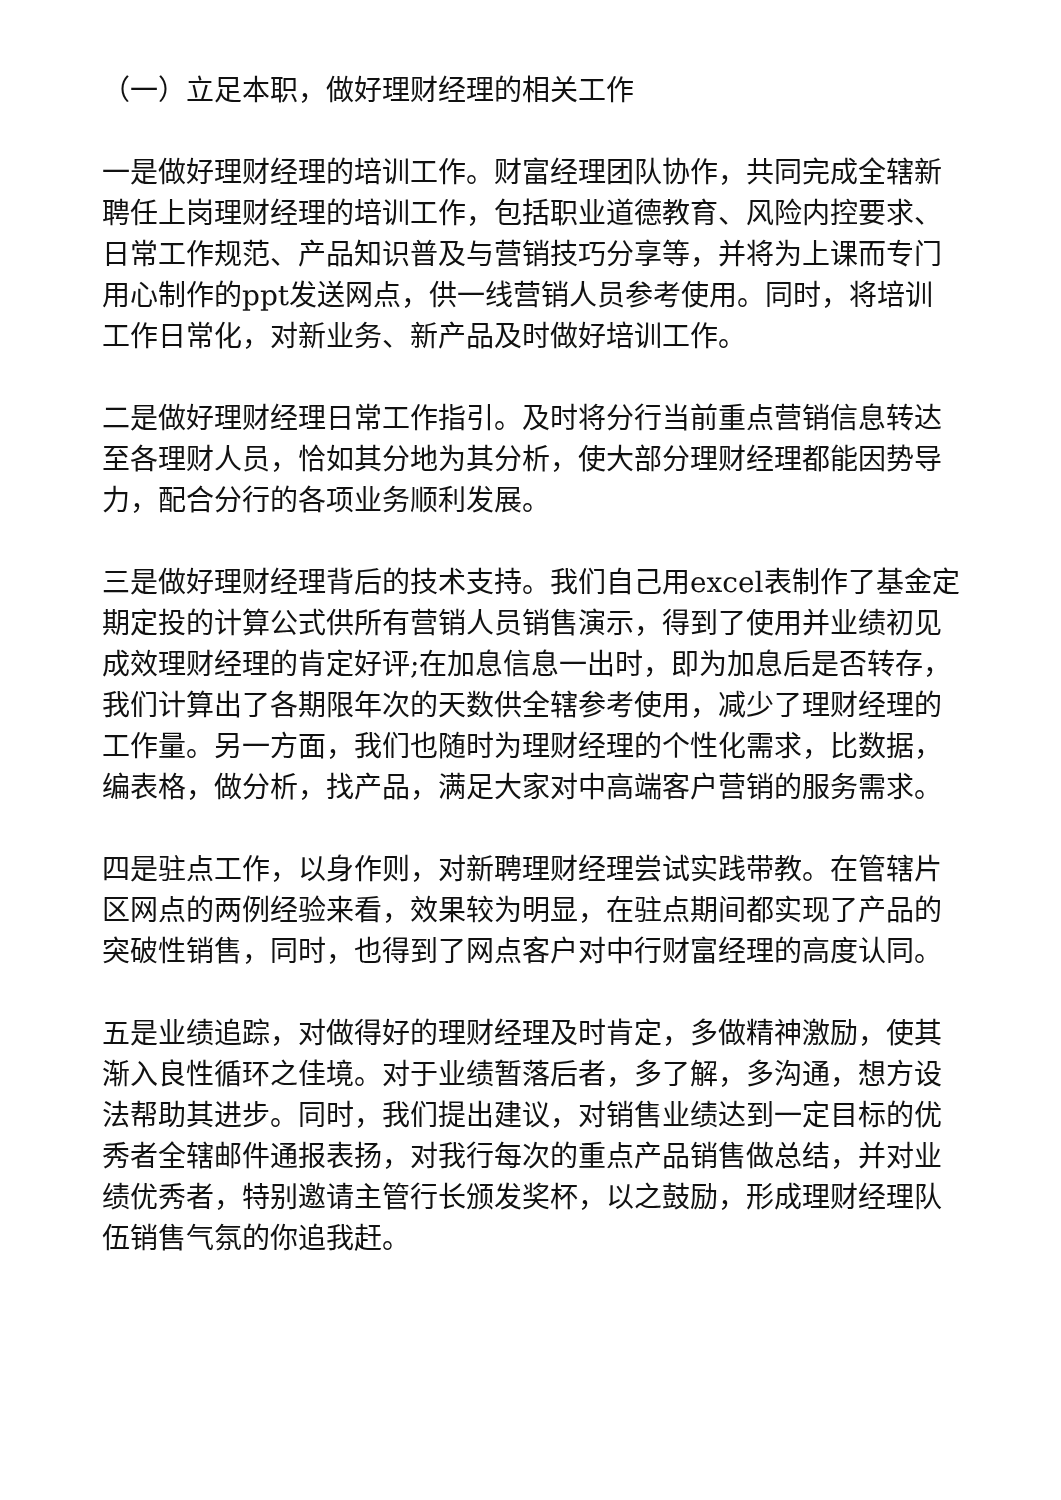（一）立足本职，做好理财经理的相关工作
一是做好理财经理的培训工作。财富经理团队协作，共同完成全辖新聘任上岗理财经理的培训工作，包括职业道德教育、风险内控要求、日常工作规范、产品知识普及与营销技巧分享等，并将为上课而专门用心制作的ppt发送网点，供一线营销人员参考使用。同时，将培训工作日常化，对新业务、新产品及时做好培训工作。
二是做好理财经理日常工作指引。及时将分行当前重点营销信息转达至各理财人员，恰如其分地为其分析，使大部分理财经理都能因势导力，配合分行的各项业务顺利发展。
三是做好理财经理背后的技术支持。我们自己用excel表制作了基金定期定投的计算公式供所有营销人员销售演示，得到了使用并业绩初见成效理财经理的肯定好评;在加息信息一出时，即为加息后是否转存，我们计算出了各期限年次的天数供全辖参考使用，减少了理财经理的工作量。另一方面，我们也随时为理财经理的个性化需求，比数据，编表格，做分析，找产品，满足大家对中高端客户营销的服务需求。
四是驻点工作，以身作则，对新聘理财经理尝试实践带教。在管辖片区网点的两例经验来看，效果较为明显，在驻点期间都实现了产品的突破性销售，同时，也得到了网点客户对中行财富经理的高度认同。
五是业绩追踪，对做得好的理财经理及时肯定，多做精神激励，使其渐入良性循环之佳境。对于业绩暂落后者，多了解，多沟通，想方设法帮助其进步。同时，我们提出建议，对销售业绩达到一定目标的优秀者全辖邮件通报表扬，对我行每次的重点产品销售做总结，并对业绩优秀者，特别邀请主管行长颁发奖杯，以之鼓励，形成理财经理队伍销售气氛的你追我赶。